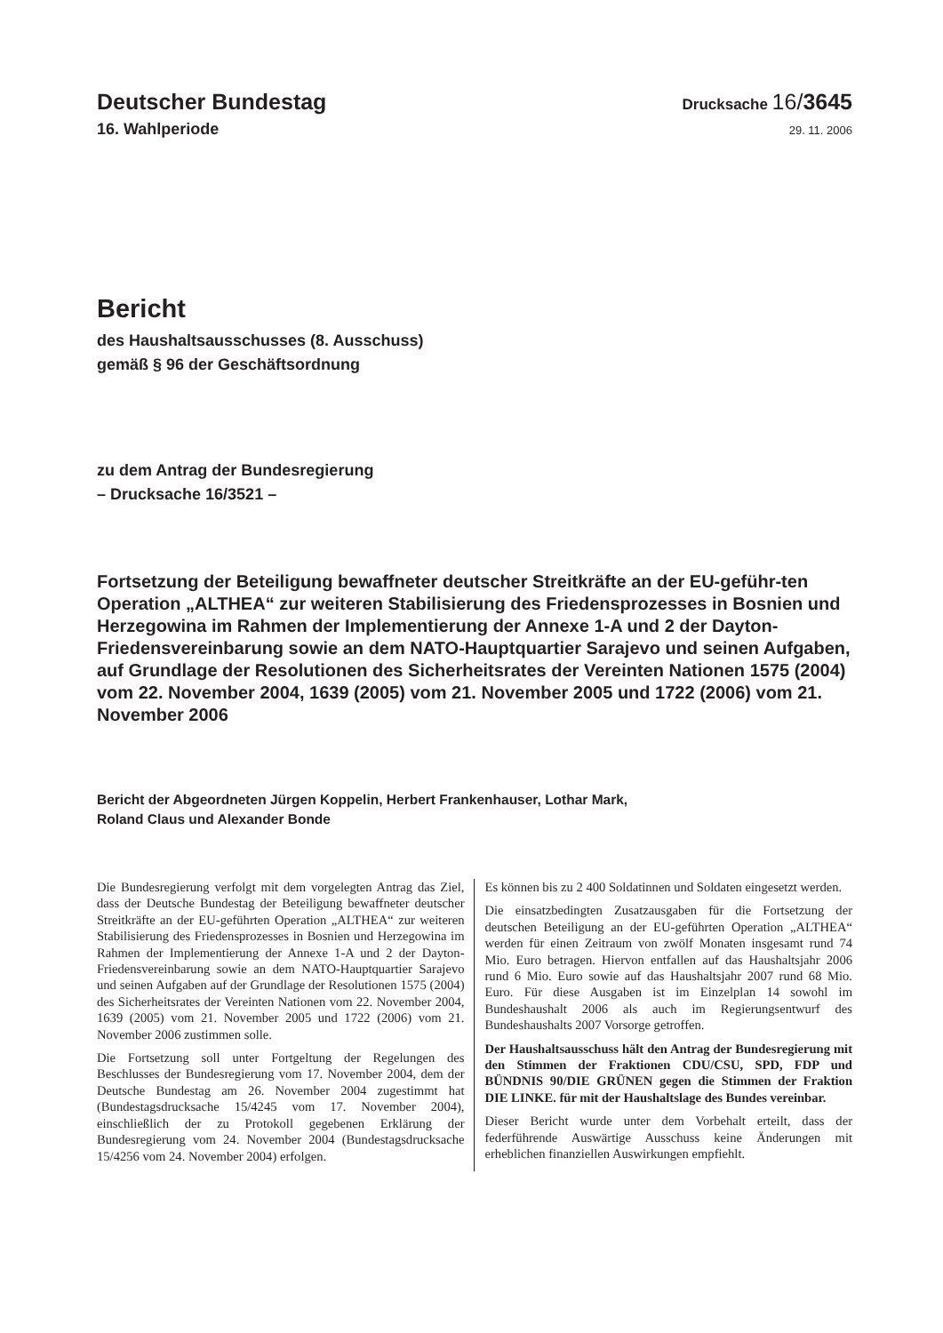Deutscher Bundestag
Drucksache 16/3645
16. Wahlperiode
29. 11. 2006
Bericht
des Haushaltsausschusses (8. Ausschuss)
gemäß § 96 der Geschäftsordnung
zu dem Antrag der Bundesregierung
– Drucksache 16/3521 –
Fortsetzung der Beteiligung bewaffneter deutscher Streitkräfte an der EU-geführ-ten Operation „ALTHEA“ zur weiteren Stabilisierung des Friedensprozesses in Bosnien und Herzegowina im Rahmen der Implementierung der Annexe 1-A und 2 der Dayton-Friedensvereinbarung sowie an dem NATO-Hauptquartier Sarajevo und seinen Aufgaben, auf Grundlage der Resolutionen des Sicherheitsrates der Vereinten Nationen 1575 (2004) vom 22. November 2004, 1639 (2005) vom 21. November 2005 und 1722 (2006) vom 21. November 2006
Bericht der Abgeordneten Jürgen Koppelin, Herbert Frankenhauser, Lothar Mark,
Roland Claus und Alexander Bonde
Die Bundesregierung verfolgt mit dem vorgelegten Antrag das Ziel, dass der Deutsche Bundestag der Beteiligung bewaffneter deutscher Streitkräfte an der EU-geführten Operation „ALTHEA“ zur weiteren Stabilisierung des Friedensprozesses in Bosnien und Herzegowina im Rahmen der Implementierung der Annexe 1-A und 2 der Dayton-Friedensvereinbarung sowie an dem NATO-Hauptquartier Sarajevo und seinen Aufgaben auf der Grundlage der Resolutionen 1575 (2004) des Sicherheitsrates der Vereinten Nationen vom 22. November 2004, 1639 (2005) vom 21. November 2005 und 1722 (2006) vom 21. November 2006 zustimmen solle.
Die Fortsetzung soll unter Fortgeltung der Regelungen des Beschlusses der Bundesregierung vom 17. November 2004, dem der Deutsche Bundestag am 26. November 2004 zugestimmt hat (Bundestagsdrucksache 15/4245 vom 17. November 2004), einschließlich der zu Protokoll gegebenen Erklärung der Bundesregierung vom 24. November 2004 (Bundestagsdrucksache 15/4256 vom 24. November 2004) erfolgen.
Es können bis zu 2 400 Soldatinnen und Soldaten eingesetzt werden.
Die einsatzbedingten Zusatzausgaben für die Fortsetzung der deutschen Beteiligung an der EU-geführten Operation „ALTHEA“ werden für einen Zeitraum von zwölf Monaten insgesamt rund 74 Mio. Euro betragen. Hiervon entfallen auf das Haushaltsjahr 2006 rund 6 Mio. Euro sowie auf das Haushaltsjahr 2007 rund 68 Mio. Euro. Für diese Ausgaben ist im Einzelplan 14 sowohl im Bundeshaushalt 2006 als auch im Regierungsentwurf des Bundeshaushalts 2007 Vorsorge getroffen.
Der Haushaltsausschuss hält den Antrag der Bundesregierung mit den Stimmen der Fraktionen CDU/CSU, SPD, FDP und BÜNDNIS 90/DIE GRÜNEN gegen die Stimmen der Fraktion DIE LINKE. für mit der Haushaltslage des Bundes vereinbar.
Dieser Bericht wurde unter dem Vorbehalt erteilt, dass der federführende Auswärtige Ausschuss keine Änderungen mit erheblichen finanziellen Auswirkungen empfiehlt.